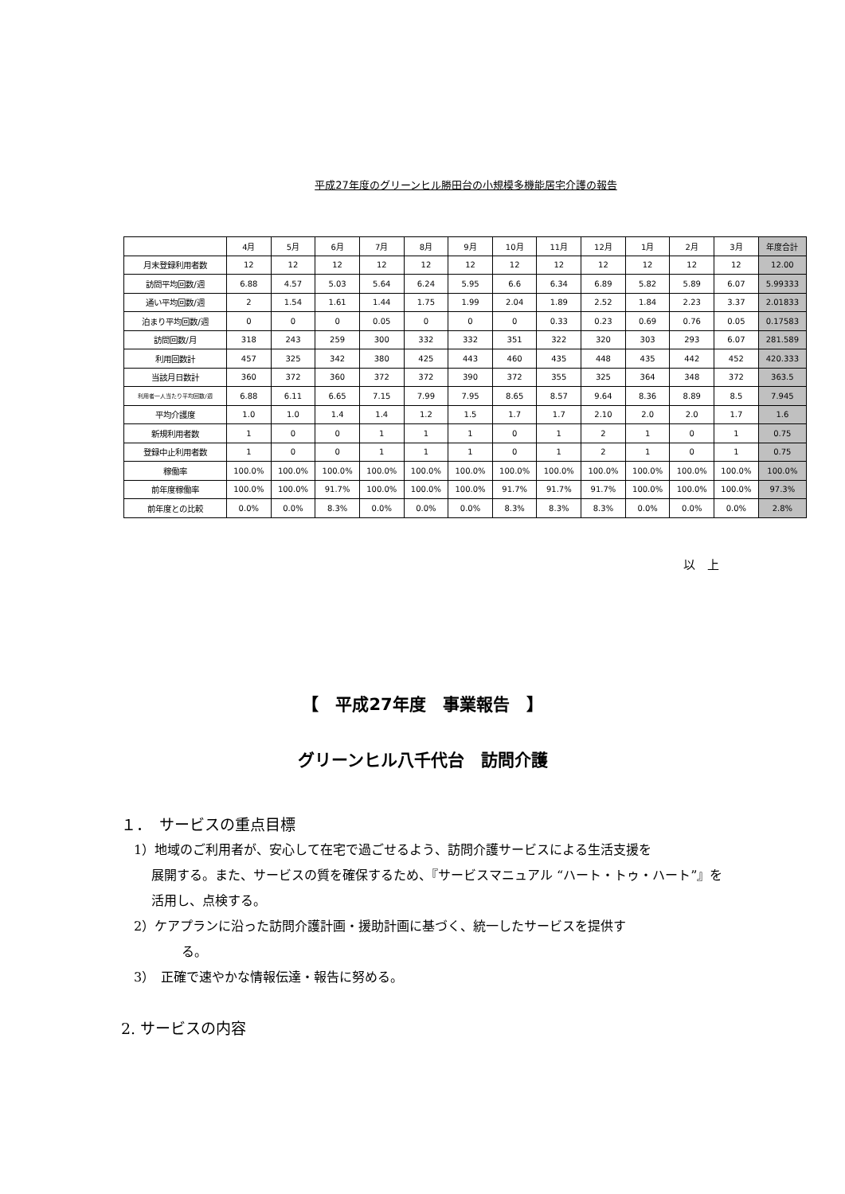平成27年度のグリーンヒル勝田台の小規模多機能居宅介護の報告
| | 4月 | 5月 | 6月 | 7月 | 8月 | 9月 | 10月 | 11月 | 12月 | 1月 | 2月 | 3月 | 年度合計 |
| --- | --- | --- | --- | --- | --- | --- | --- | --- | --- | --- | --- | --- | --- |
| 月末登録利用者数 | 12 | 12 | 12 | 12 | 12 | 12 | 12 | 12 | 12 | 12 | 12 | 12 | 12.00 |
| 訪問平均回数/週 | 6.88 | 4.57 | 5.03 | 5.64 | 6.24 | 5.95 | 6.6 | 6.34 | 6.89 | 5.82 | 5.89 | 6.07 | 5.99333 |
| 通い平均回数/週 | 2 | 1.54 | 1.61 | 1.44 | 1.75 | 1.99 | 2.04 | 1.89 | 2.52 | 1.84 | 2.23 | 3.37 | 2.01833 |
| 泊まり平均回数/週 | 0 | 0 | 0 | 0.05 | 0 | 0 | 0 | 0.33 | 0.23 | 0.69 | 0.76 | 0.05 | 0.17583 |
| 訪問回数/月 | 318 | 243 | 259 | 300 | 332 | 332 | 351 | 322 | 320 | 303 | 293 | 6.07 | 281.589 |
| 利用回数計 | 457 | 325 | 342 | 380 | 425 | 443 | 460 | 435 | 448 | 435 | 442 | 452 | 420.333 |
| 当該月日数計 | 360 | 372 | 360 | 372 | 372 | 390 | 372 | 355 | 325 | 364 | 348 | 372 | 363.5 |
| 利用者一人当たり平均回数/週 | 6.88 | 6.11 | 6.65 | 7.15 | 7.99 | 7.95 | 8.65 | 8.57 | 9.64 | 8.36 | 8.89 | 8.5 | 7.945 |
| 平均介護度 | 1.0 | 1.0 | 1.4 | 1.4 | 1.2 | 1.5 | 1.7 | 1.7 | 2.10 | 2.0 | 2.0 | 1.7 | 1.6 |
| 新規利用者数 | 1 | 0 | 0 | 1 | 1 | 1 | 0 | 1 | 2 | 1 | 0 | 1 | 0.75 |
| 登録中止利用者数 | 1 | 0 | 0 | 1 | 1 | 1 | 0 | 1 | 2 | 1 | 0 | 1 | 0.75 |
| 稼働率 | 100.0% | 100.0% | 100.0% | 100.0% | 100.0% | 100.0% | 100.0% | 100.0% | 100.0% | 100.0% | 100.0% | 100.0% | 100.0% |
| 前年度稼働率 | 100.0% | 100.0% | 91.7% | 100.0% | 100.0% | 100.0% | 91.7% | 91.7% | 91.7% | 100.0% | 100.0% | 100.0% | 97.3% |
| 前年度との比較 | 0.0% | 0.0% | 8.3% | 0.0% | 0.0% | 0.0% | 8.3% | 8.3% | 8.3% | 0.0% | 0.0% | 0.0% | 2.8% |
以　上
【　平成27年度　事業報告　】
グリーンヒル八千代台　訪問介護
１．　サービスの重点目標
　1）地域のご利用者が、安心して在宅で過ごせるよう、訪問介護サービスによる生活支援を
展開する。また、サービスの質を確保するため、『サービスマニュアル “ハート・トゥ・ハート”』を活用し、点検する。
　2）ケアプランに沿った訪問介護計画・援助計画に基づく、統一したサービスを提供す
る。
　3）　正確で速やかな情報伝達・報告に努める。
2. サービスの内容